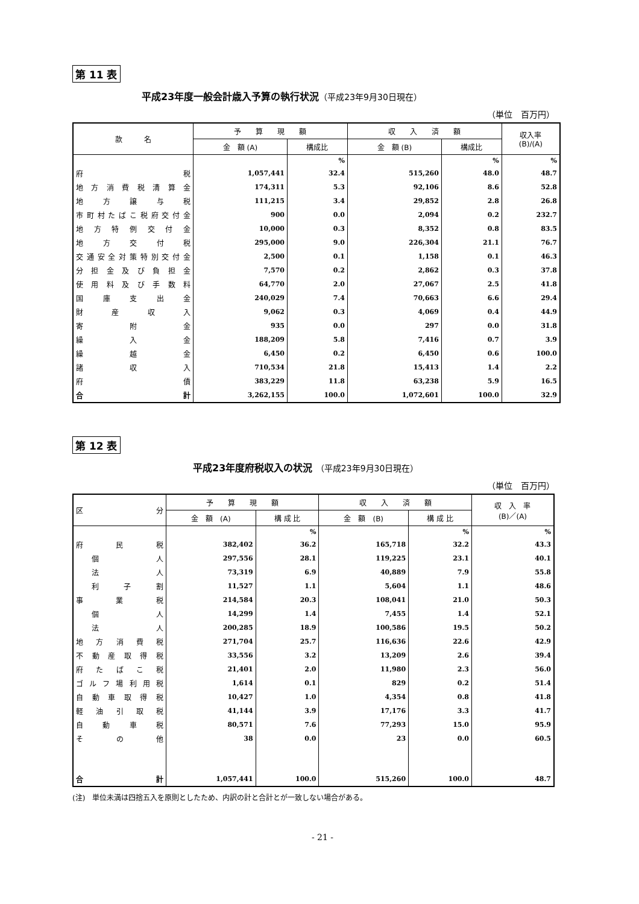第 11 表
平成23年度一般会計歳入予算の執行状況（平成23年9月30日現在）
（単位　百万円）
| 款 名 | 予 算 現 額 | | 収 入 済 額 | | 収入率 (B)/(A) |
| --- | --- | --- | --- | --- | --- |
| | 金 額 (A) | 構成比 | 金 額 (B) | 構成比 | |
| | | % | | % | % |
| 府 税 | 1,057,441 | 32.4 | 515,260 | 48.0 | 48.7 |
| 地方消費税清算金 | 174,311 | 5.3 | 92,106 | 8.6 | 52.8 |
| 地方譲与税 | 111,215 | 3.4 | 29,852 | 2.8 | 26.8 |
| 市町村たばこ税府交付金 | 900 | 0.0 | 2,094 | 0.2 | 232.7 |
| 地方特例交付金 | 10,000 | 0.3 | 8,352 | 0.8 | 83.5 |
| 地方交付税 | 295,000 | 9.0 | 226,304 | 21.1 | 76.7 |
| 交通安全対策特別交付金 | 2,500 | 0.1 | 1,158 | 0.1 | 46.3 |
| 分担金及び負担金 | 7,570 | 0.2 | 2,862 | 0.3 | 37.8 |
| 使用料及び手数料 | 64,770 | 2.0 | 27,067 | 2.5 | 41.8 |
| 国庫支出金 | 240,029 | 7.4 | 70,663 | 6.6 | 29.4 |
| 財産収入 | 9,062 | 0.3 | 4,069 | 0.4 | 44.9 |
| 寄附金 | 935 | 0.0 | 297 | 0.0 | 31.8 |
| 繰入金 | 188,209 | 5.8 | 7,416 | 0.7 | 3.9 |
| 繰越金 | 6,450 | 0.2 | 6,450 | 0.6 | 100.0 |
| 諸収入 | 710,534 | 21.8 | 15,413 | 1.4 | 2.2 |
| 府債 | 383,229 | 11.8 | 63,238 | 5.9 | 16.5 |
| 合 計 | 3,262,155 | 100.0 | 1,072,601 | 100.0 | 32.9 |
第 12 表
平成23年度府税収入の状況 （平成23年9月30日現在）
（単位　百万円）
| 区 分 | 予 算 現 額 | | 収 入 済 額 | | 収 入 率 (B)／(A) |
| --- | --- | --- | --- | --- | --- |
| | 金 額 (A) | 構 成 比 | 金 額 (B) | 構 成 比 | |
| | | % | | % | % |
| 府 民 税 | 382,402 | 36.2 | 165,718 | 32.2 | 43.3 |
| 個 人 | 297,556 | 28.1 | 119,225 | 23.1 | 40.1 |
| 法 人 | 73,319 | 6.9 | 40,889 | 7.9 | 55.8 |
| 利 子 割 | 11,527 | 1.1 | 5,604 | 1.1 | 48.6 |
| 事 業 税 | 214,584 | 20.3 | 108,041 | 21.0 | 50.3 |
| 個 人 | 14,299 | 1.4 | 7,455 | 1.4 | 52.1 |
| 法 人 | 200,285 | 18.9 | 100,586 | 19.5 | 50.2 |
| 地方消費税 | 271,704 | 25.7 | 116,636 | 22.6 | 42.9 |
| 不動産取得税 | 33,556 | 3.2 | 13,209 | 2.6 | 39.4 |
| 府たばこ税 | 21,401 | 2.0 | 11,980 | 2.3 | 56.0 |
| ゴルフ場利用税 | 1,614 | 0.1 | 829 | 0.2 | 51.4 |
| 自動車取得税 | 10,427 | 1.0 | 4,354 | 0.8 | 41.8 |
| 軽油引取税 | 41,144 | 3.9 | 17,176 | 3.3 | 41.7 |
| 自動車税 | 80,571 | 7.6 | 77,293 | 15.0 | 95.9 |
| その他 | 38 | 0.0 | 23 | 0.0 | 60.5 |
| 合 計 | 1,057,441 | 100.0 | 515,260 | 100.0 | 48.7 |
(注)　単位未満は四捨五入を原則としたため、内訳の計と合計とが一致しない場合がある。
- 21 -